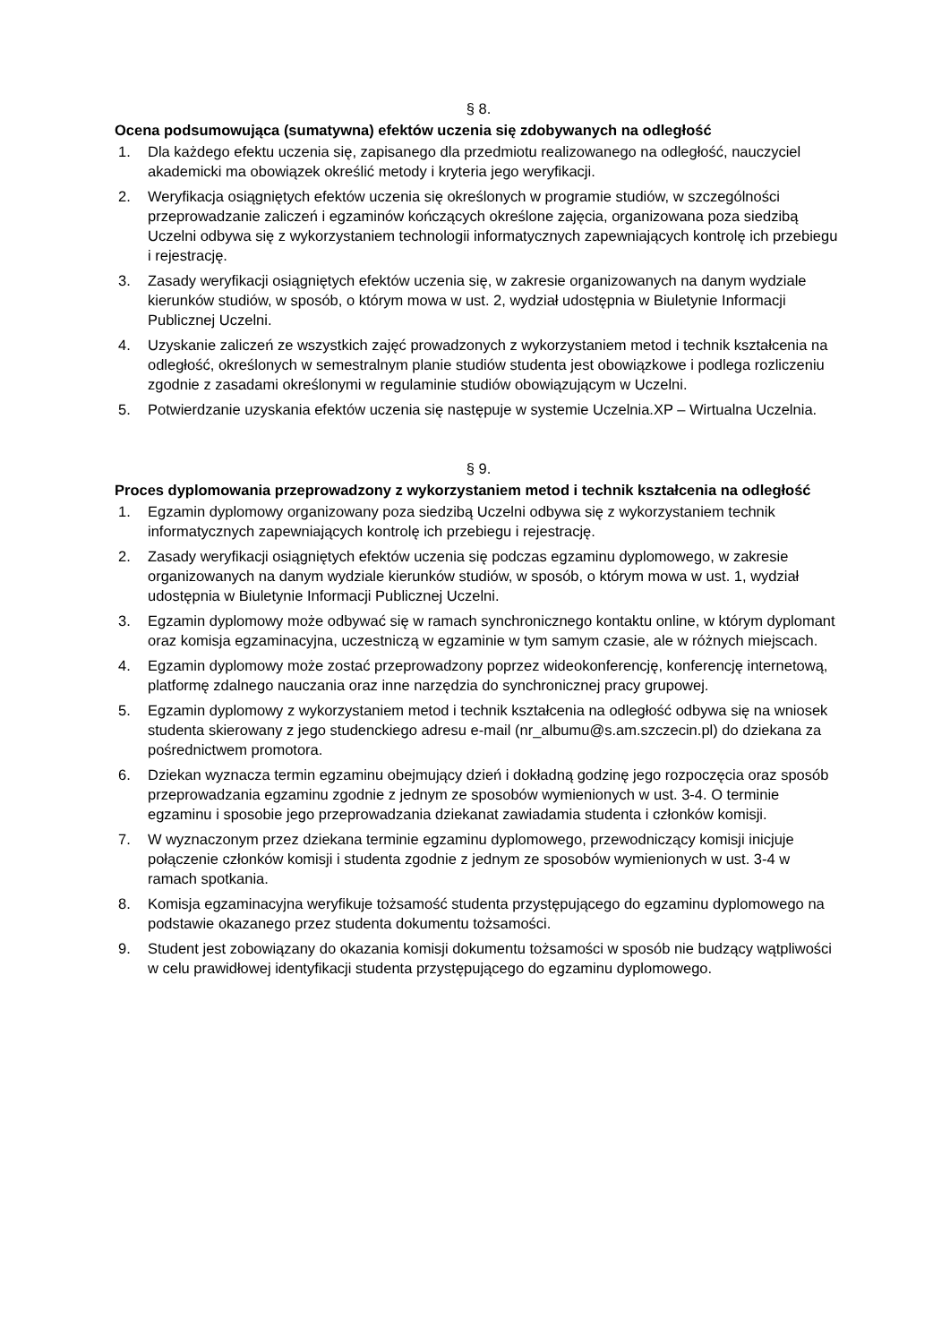§ 8.
Ocena podsumowująca (sumatywna) efektów uczenia się zdobywanych na odległość
1. Dla każdego efektu uczenia się, zapisanego dla przedmiotu realizowanego na odległość, nauczyciel akademicki ma obowiązek określić metody i kryteria jego weryfikacji.
2. Weryfikacja osiągniętych efektów uczenia się określonych w programie studiów, w szczególności przeprowadzanie zaliczeń i egzaminów kończących określone zajęcia, organizowana poza siedzibą Uczelni odbywa się z wykorzystaniem technologii informatycznych zapewniających kontrolę ich przebiegu i rejestrację.
3. Zasady weryfikacji osiągniętych efektów uczenia się, w zakresie organizowanych na danym wydziale kierunków studiów, w sposób, o którym mowa w ust. 2, wydział udostępnia w Biuletynie Informacji Publicznej Uczelni.
4. Uzyskanie zaliczeń ze wszystkich zajęć prowadzonych z wykorzystaniem metod i technik kształcenia na odległość, określonych w semestralnym planie studiów studenta jest obowiązkowe i podlega rozliczeniu zgodnie z zasadami określonymi w regulaminie studiów obowiązującym w Uczelni.
5. Potwierdzanie uzyskania efektów uczenia się następuje w systemie Uczelnia.XP – Wirtualna Uczelnia.
§ 9.
Proces dyplomowania przeprowadzony z wykorzystaniem metod i technik kształcenia na odległość
1. Egzamin dyplomowy organizowany poza siedzibą Uczelni odbywa się z wykorzystaniem technik informatycznych zapewniających kontrolę ich przebiegu i rejestrację.
2. Zasady weryfikacji osiągniętych efektów uczenia się podczas egzaminu dyplomowego, w zakresie organizowanych na danym wydziale kierunków studiów, w sposób, o którym mowa w ust. 1, wydział udostępnia w Biuletynie Informacji Publicznej Uczelni.
3. Egzamin dyplomowy może odbywać się w ramach synchronicznego kontaktu online, w którym dyplomant oraz komisja egzaminacyjna, uczestniczą w egzaminie w tym samym czasie, ale w różnych miejscach.
4. Egzamin dyplomowy może zostać przeprowadzony poprzez wideokonferencję, konferencję internetową, platformę zdalnego nauczania oraz inne narzędzia do synchronicznej pracy grupowej.
5. Egzamin dyplomowy z wykorzystaniem metod i technik kształcenia na odległość odbywa się na wniosek studenta skierowany z jego studenckiego adresu e-mail (nr_albumu@s.am.szczecin.pl) do dziekana za pośrednictwem promotora.
6. Dziekan wyznacza termin egzaminu obejmujący dzień i dokładną godzinę jego rozpoczęcia oraz sposób przeprowadzania egzaminu zgodnie z jednym ze sposobów wymienionych w ust. 3-4. O terminie egzaminu i sposobie jego przeprowadzania dziekanat zawiadamia studenta i członków komisji.
7. W wyznaczonym przez dziekana terminie egzaminu dyplomowego, przewodniczący komisji inicjuje połączenie członków komisji i studenta zgodnie z jednym ze sposobów wymienionych w ust. 3-4 w ramach spotkania.
8. Komisja egzaminacyjna weryfikuje tożsamość studenta przystępującego do egzaminu dyplomowego na podstawie okazanego przez studenta dokumentu tożsamości.
9. Student jest zobowiązany do okazania komisji dokumentu tożsamości w sposób nie budzący wątpliwości w celu prawidłowej identyfikacji studenta przystępującego do egzaminu dyplomowego.